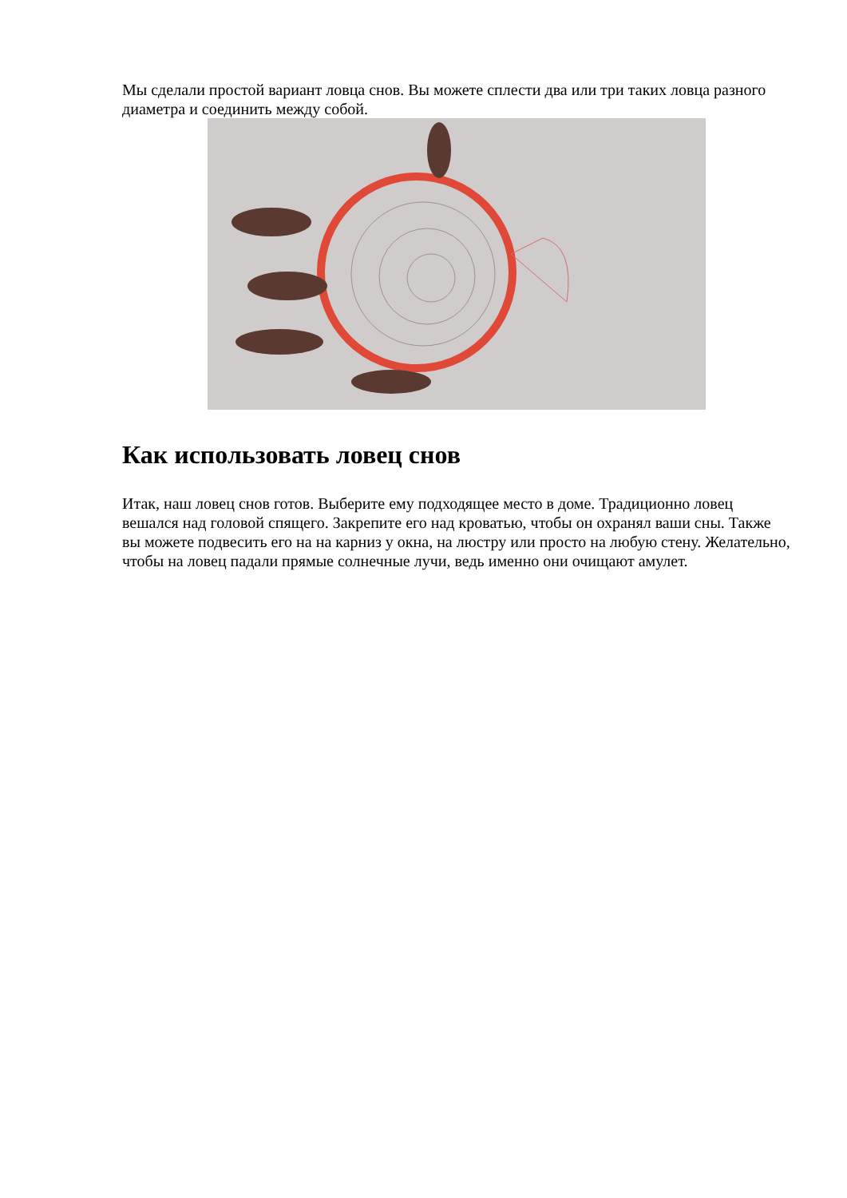Мы сделали простой вариант ловца снов. Вы можете сплести два или три таких ловца разного диаметра и соединить между собой.
Как использовать ловец снов
Итак, наш ловец снов готов. Выберите ему подходящее место в доме. Традиционно ловец вешался над головой спящего. Закрепите его над кроватью, чтобы он охранял ваши сны. Также вы можете подвесить его на на карниз у окна, на люстру или просто на любую стену. Желательно, чтобы на ловец падали прямые солнечные лучи, ведь именно они очищают амулет.